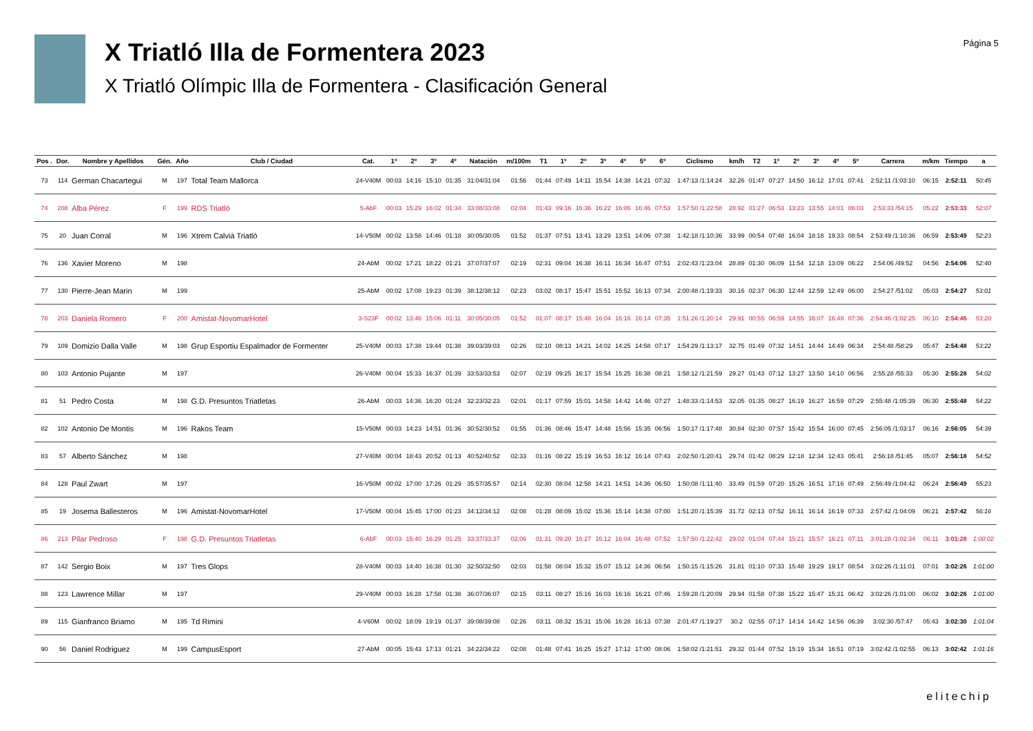X Triatló Illa de Formentera 2023
X Triatló Olímpic Illa de Formentera - Clasificación General
Página 5
| Pos . | Dor. | Nombre y Apellidos | Gén. | Año | Club / Ciudad | Cat. | 1º | 2º | 3º | 4º | Natación | m/100m | T1 | 1º | 2º | 3º | 4º | 5º | 6º | Ciclismo | km/h | T2 | 1º | 2º | 3º | 4º | 5º | Carrera | m/km | Tiempo | a |
| --- | --- | --- | --- | --- | --- | --- | --- | --- | --- | --- | --- | --- | --- | --- | --- | --- | --- | --- | --- | --- | --- | --- | --- | --- | --- | --- | --- | --- | --- | --- | --- |
| 73 | 114 | German Chacartegui | M | 197 | Total Team Mallorca | 24-V40M | 00:03 | 14:16 | 15:10 | 01:35 | 31:04/31:04 | 01:56 | 01:44 | 07:49 | 14:11 | 15:54 | 14:38 | 14:21 | 07:32 | 1:47:13 /1:14:24 | 32.26 | 01:47 | 07:27 | 14:50 | 16:12 | 17:01 | 07:41 | 2:52:11 /1:03:10 | 06:15 | 2:52:11 | 50:45 |
| 74 | 208 | Alba Pérez | F | 199 | RDS Triatló | 5-AbF | 00:03 | 15:29 | 16:02 | 01:34 | 33:08/33:08 | 02:04 | 01:43 | 09:16 | 16:36 | 16:22 | 16:06 | 16:46 | 07:53 | 1:57:50 /1:22:58 | 28.92 | 01:27 | 06:53 | 13:23 | 13:55 | 14:01 | 06:03 | 2:53:33 /54:15 | 05:22 | 2:53:33 | 52:07 |
| 75 | 20 | Juan Corral | M | 196 | Xtrem Calvià Triatló | 14-V50M | 00:02 | 13:58 | 14:46 | 01:18 | 30:05/30:05 | 01:52 | 01:37 | 07:51 | 13:41 | 13:29 | 13:51 | 14:06 | 07:38 | 1:42:18 /1:10:36 | 33.99 | 00:54 | 07:48 | 16:04 | 18:18 | 19:33 | 08:54 | 2:53:49 /1:10:36 | 06:59 | 2:53:49 | 52:23 |
| 76 | 136 | Xavier Moreno | M | 198 | | 24-AbM | 00:02 | 17:21 | 18:22 | 01:21 | 37:07/37:07 | 02:19 | 02:31 | 09:04 | 16:38 | 16:11 | 16:34 | 16:47 | 07:51 | 2:02:43 /1:23:04 | 28.89 | 01:30 | 06:09 | 11:54 | 12:18 | 13:09 | 06:22 | 2:54:06 /49:52 | 04:56 | 2:54:06 | 52:40 |
| 77 | 130 | Pierre-Jean Marin | M | 199 | | 25-AbM | 00:02 | 17:08 | 19:23 | 01:39 | 38:12/38:12 | 02:23 | 03:02 | 08:17 | 15:47 | 15:51 | 15:52 | 16:13 | 07:34 | 2:00:48 /1:19:33 | 30.16 | 02:37 | 06:30 | 12:44 | 12:59 | 12:49 | 06:00 | 2:54:27 /51:02 | 05:03 | 2:54:27 | 53:01 |
| 78 | 203 | Daniela Romero | F | 200 | Amistat-NovomarHotel | 3-S23F | 00:02 | 13:46 | 15:06 | 01:11 | 30:05/30:05 | 01:52 | 01:07 | 08:17 | 15:48 | 16:04 | 16:16 | 16:14 | 07:35 | 1:51:26 /1:20:14 | 29.91 | 00:55 | 06:59 | 14:55 | 16:07 | 16:48 | 07:36 | 2:54:46 /1:02:25 | 06:10 | 2:54:46 | 53:20 |
| 79 | 109 | Domizio Dalla Valle | M | 198 | Grup Esportiu Espalmador de Formenter | 25-V40M | 00:03 | 17:38 | 19:44 | 01:38 | 39:03/39:03 | 02:26 | 02:10 | 08:13 | 14:21 | 14:02 | 14:25 | 14:58 | 07:17 | 1:54:29 /1:13:17 | 32.75 | 01:49 | 07:32 | 14:51 | 14:44 | 14:49 | 06:34 | 2:54:48 /58:29 | 05:47 | 2:54:48 | 53:22 |
| 80 | 103 | Antonio Pujante | M | 197 | | 26-V40M | 00:04 | 15:33 | 16:37 | 01:39 | 33:53/33:53 | 02:07 | 02:19 | 09:25 | 16:17 | 15:54 | 15:25 | 16:38 | 08:21 | 1:58:12 /1:21:59 | 29.27 | 01:43 | 07:12 | 13:27 | 13:50 | 14:10 | 06:56 | 2:55:28 /55:33 | 05:30 | 2:55:28 | 54:02 |
| 81 | 51 | Pedro Costa | M | 198 | G.D. Presuntos Triatletas | 26-AbM | 00:03 | 14:36 | 16:20 | 01:24 | 32:23/32:23 | 02:01 | 01:17 | 07:59 | 15:01 | 14:58 | 14:42 | 14:46 | 07:27 | 1:48:33 /1:14:53 | 32.05 | 01:35 | 08:27 | 16:19 | 16:27 | 16:59 | 07:29 | 2:55:48 /1:05:39 | 06:30 | 2:55:48 | 54:22 |
| 82 | 102 | Antonio De Montis | M | 196 | Rakos Team | 15-V50M | 00:03 | 14:23 | 14:51 | 01:36 | 30:52/30:52 | 01:55 | 01:36 | 08:46 | 15:47 | 14:48 | 15:56 | 15:35 | 06:56 | 1:50:17 /1:17:48 | 30.84 | 02:30 | 07:57 | 15:42 | 15:54 | 16:00 | 07:45 | 2:56:05 /1:03:17 | 06:16 | 2:56:05 | 54:39 |
| 83 | 57 | Alberto Sánchez | M | 198 | | 27-V40M | 00:04 | 18:43 | 20:52 | 01:13 | 40:52/40:52 | 02:33 | 01:16 | 08:22 | 15:19 | 16:53 | 16:12 | 16:14 | 07:43 | 2:02:50 /1:20:41 | 29.74 | 01:42 | 08:29 | 12:18 | 12:34 | 12:43 | 05:41 | 2:56:18 /51:45 | 05:07 | 2:56:18 | 54:52 |
| 84 | 128 | Paul Zwart | M | 197 | | 16-V50M | 00:02 | 17:00 | 17:26 | 01:29 | 35:57/35:57 | 02:14 | 02:30 | 08:04 | 12:58 | 14:21 | 14:51 | 14:36 | 06:50 | 1:50:08 /1:11:40 | 33.49 | 01:59 | 07:20 | 15:26 | 16:51 | 17:16 | 07:49 | 2:56:49 /1:04:42 | 06:24 | 2:56:49 | 55:23 |
| 85 | 19 | Josema Ballesteros | M | 196 | Amistat-NovomarHotel | 17-V50M | 00:04 | 15:45 | 17:00 | 01:23 | 34:12/34:12 | 02:08 | 01:28 | 08:09 | 15:02 | 15:36 | 15:14 | 14:38 | 07:00 | 1:51:20 /1:15:39 | 31.72 | 02:13 | 07:52 | 16:11 | 16:14 | 16:19 | 07:33 | 2:57:42 /1:04:09 | 06:21 | 2:57:42 | 56:16 |
| 86 | 213 | Pilar Pedroso | F | 198 | G.D. Presuntos Triatletas | 6-AbF | 00:03 | 15:40 | 16:29 | 01:25 | 33:37/33:37 | 02:06 | 01:31 | 09:20 | 16:27 | 16:12 | 16:04 | 16:48 | 07:52 | 1:57:50 /1:22:42 | 29.02 | 01:04 | 07:44 | 15:21 | 15:57 | 16:21 | 07:11 | 3:01:28 /1:02:34 | 06:11 | 3:01:28 | 1:00:02 |
| 87 | 142 | Sergio Boix | M | 197 | Tres Glops | 28-V40M | 00:03 | 14:40 | 16:38 | 01:30 | 32:50/32:50 | 02:03 | 01:58 | 08:04 | 15:32 | 15:07 | 15:12 | 14:36 | 06:56 | 1:50:15 /1:15:26 | 31.81 | 01:10 | 07:33 | 15:48 | 19:29 | 19:17 | 08:54 | 3:02:26 /1:11:01 | 07:01 | 3:02:26 | 1:01:00 |
| 88 | 123 | Lawrence Millar | M | 197 | | 29-V40M | 00:03 | 16:28 | 17:58 | 01:38 | 36:07/36:07 | 02:15 | 03:11 | 08:27 | 15:16 | 16:03 | 16:16 | 16:21 | 07:46 | 1:59:28 /1:20:09 | 29.94 | 01:58 | 07:38 | 15:22 | 15:47 | 15:31 | 06:42 | 3:02:26 /1:01:00 | 06:02 | 3:02:26 | 1:01:00 |
| 89 | 115 | Gianfranco Briamo | M | 195 | Td Rimini | 4-V60M | 00:02 | 18:09 | 19:19 | 01:37 | 39:08/39:08 | 02:26 | 03:11 | 08:32 | 15:31 | 15:06 | 16:28 | 16:13 | 07:38 | 2:01:47 /1:19:27 | 30.2 | 02:55 | 07:17 | 14:14 | 14:42 | 14:56 | 06:39 | 3:02:30 /57:47 | 05:43 | 3:02:30 | 1:01:04 |
| 90 | 56 | Daniel Rodriguez | M | 199 | CampusEsport | 27-AbM | 00:05 | 15:43 | 17:13 | 01:21 | 34:22/34:22 | 02:08 | 01:48 | 07:41 | 16:25 | 15:27 | 17:12 | 17:00 | 08:06 | 1:58:02 /1:21:51 | 29.32 | 01:44 | 07:52 | 15:19 | 15:34 | 16:51 | 07:19 | 3:02:42 /1:02:55 | 06:13 | 3:02:42 | 1:01:16 |
elitechip